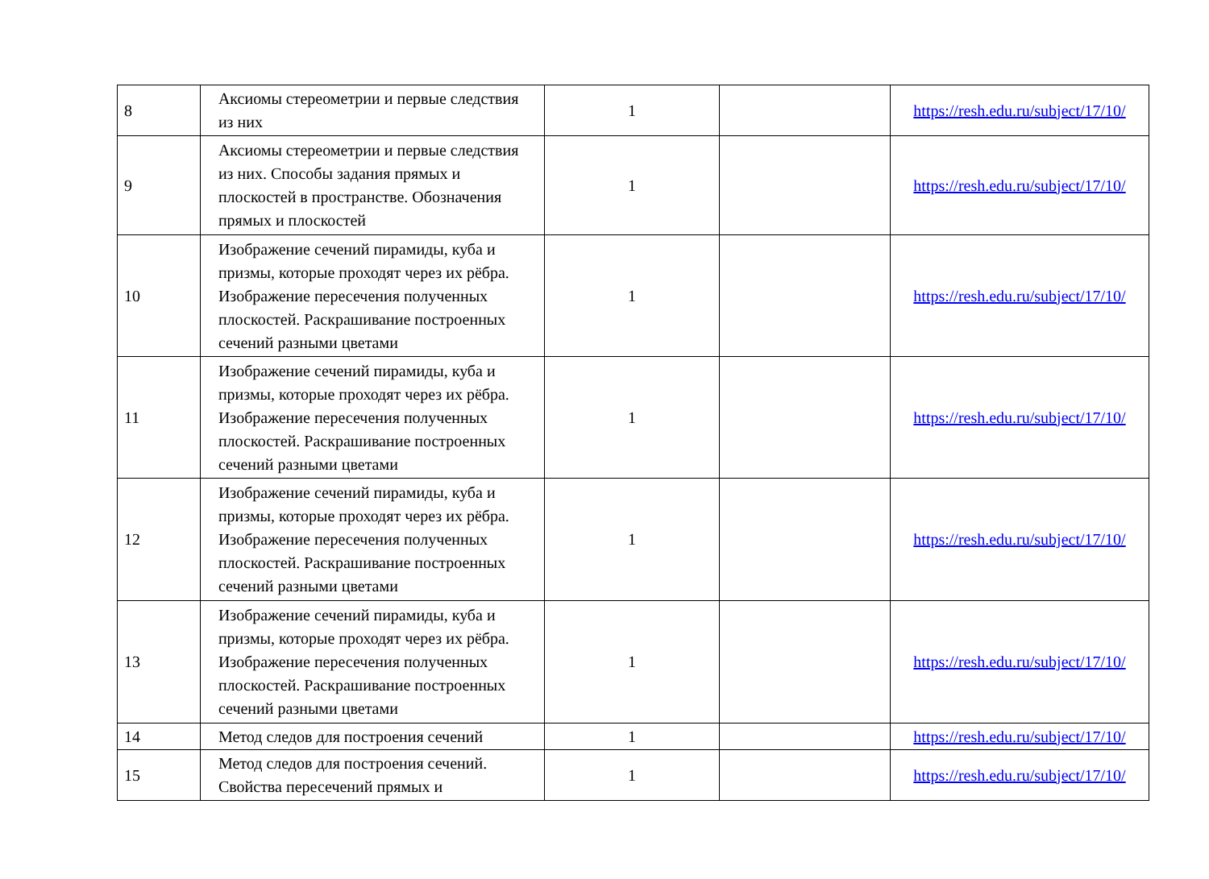| 8 | Аксиомы стереометрии и первые следствия из них | 1 | | https://resh.edu.ru/subject/17/10/ |
| 9 | Аксиомы стереометрии и первые следствия из них. Способы задания прямых и плоскостей в пространстве. Обозначения прямых и плоскостей | 1 | | https://resh.edu.ru/subject/17/10/ |
| 10 | Изображение сечений пирамиды, куба и призмы, которые проходят через их рёбра. Изображение пересечения полученных плоскостей. Раскрашивание построенных сечений разными цветами | 1 | | https://resh.edu.ru/subject/17/10/ |
| 11 | Изображение сечений пирамиды, куба и призмы, которые проходят через их рёбра. Изображение пересечения полученных плоскостей. Раскрашивание построенных сечений разными цветами | 1 | | https://resh.edu.ru/subject/17/10/ |
| 12 | Изображение сечений пирамиды, куба и призмы, которые проходят через их рёбра. Изображение пересечения полученных плоскостей. Раскрашивание построенных сечений разными цветами | 1 | | https://resh.edu.ru/subject/17/10/ |
| 13 | Изображение сечений пирамиды, куба и призмы, которые проходят через их рёбра. Изображение пересечения полученных плоскостей. Раскрашивание построенных сечений разными цветами | 1 | | https://resh.edu.ru/subject/17/10/ |
| 14 | Метод следов для построения сечений | 1 | | https://resh.edu.ru/subject/17/10/ |
| 15 | Метод следов для построения сечений. Свойства пересечений прямых и | 1 | | https://resh.edu.ru/subject/17/10/ |